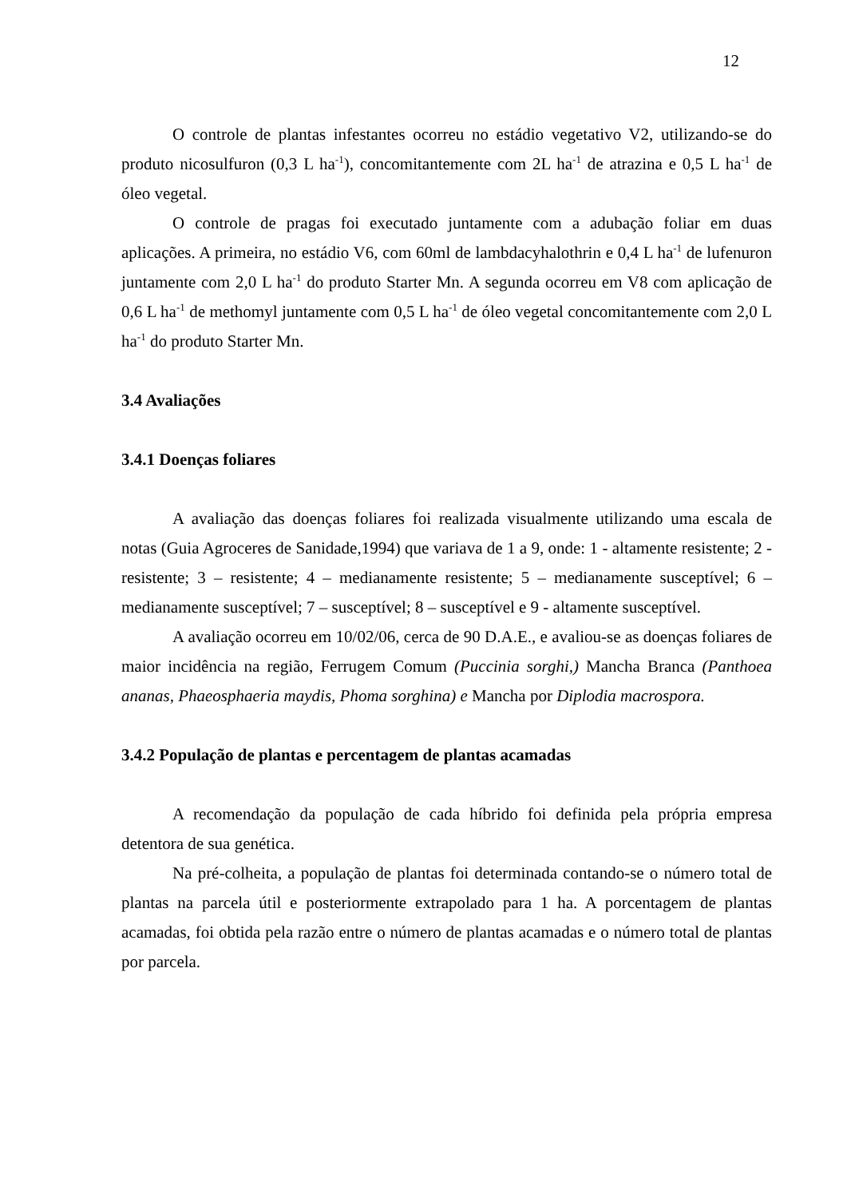12
O controle de plantas infestantes ocorreu no estádio vegetativo V2, utilizando-se do produto nicosulfuron (0,3 L ha<sup>-1</sup>), concomitantemente com 2L ha<sup>-1</sup> de atrazina e 0,5 L ha<sup>-1</sup> de óleo vegetal.
O controle de pragas foi executado juntamente com a adubação foliar em duas aplicações. A primeira, no estádio V6, com 60ml de lambdacyhalothrin e 0,4 L ha<sup>-1</sup> de lufenuron juntamente com 2,0 L ha<sup>-1</sup> do produto Starter Mn. A segunda ocorreu em V8 com aplicação de 0,6 L ha<sup>-1</sup> de methomyl juntamente com 0,5 L ha<sup>-1</sup> de óleo vegetal concomitantemente com 2,0 L ha<sup>-1</sup> do produto Starter Mn.
3.4 Avaliações
3.4.1 Doenças foliares
A avaliação das doenças foliares foi realizada visualmente utilizando uma escala de notas (Guia Agroceres de Sanidade,1994) que variava de 1 a 9, onde: 1 - altamente resistente; 2 - resistente; 3 – resistente; 4 – medianamente resistente; 5 – medianamente susceptível; 6 – medianamente susceptível; 7 – susceptível; 8 – susceptível e 9 - altamente susceptível.
A avaliação ocorreu em 10/02/06, cerca de 90 D.A.E., e avaliou-se as doenças foliares de maior incidência na região, Ferrugem Comum (Puccinia sorghi,) Mancha Branca (Panthoea ananas, Phaeosphaeria maydis, Phoma sorghina) e Mancha por Diplodia macrospora.
3.4.2 População de plantas e percentagem de plantas acamadas
A recomendação da população de cada híbrido foi definida pela própria empresa detentora de sua genética.
Na pré-colheita, a população de plantas foi determinada contando-se o número total de plantas na parcela útil e posteriormente extrapolado para 1 ha. A porcentagem de plantas acamadas, foi obtida pela razão entre o número de plantas acamadas e o número total de plantas por parcela.